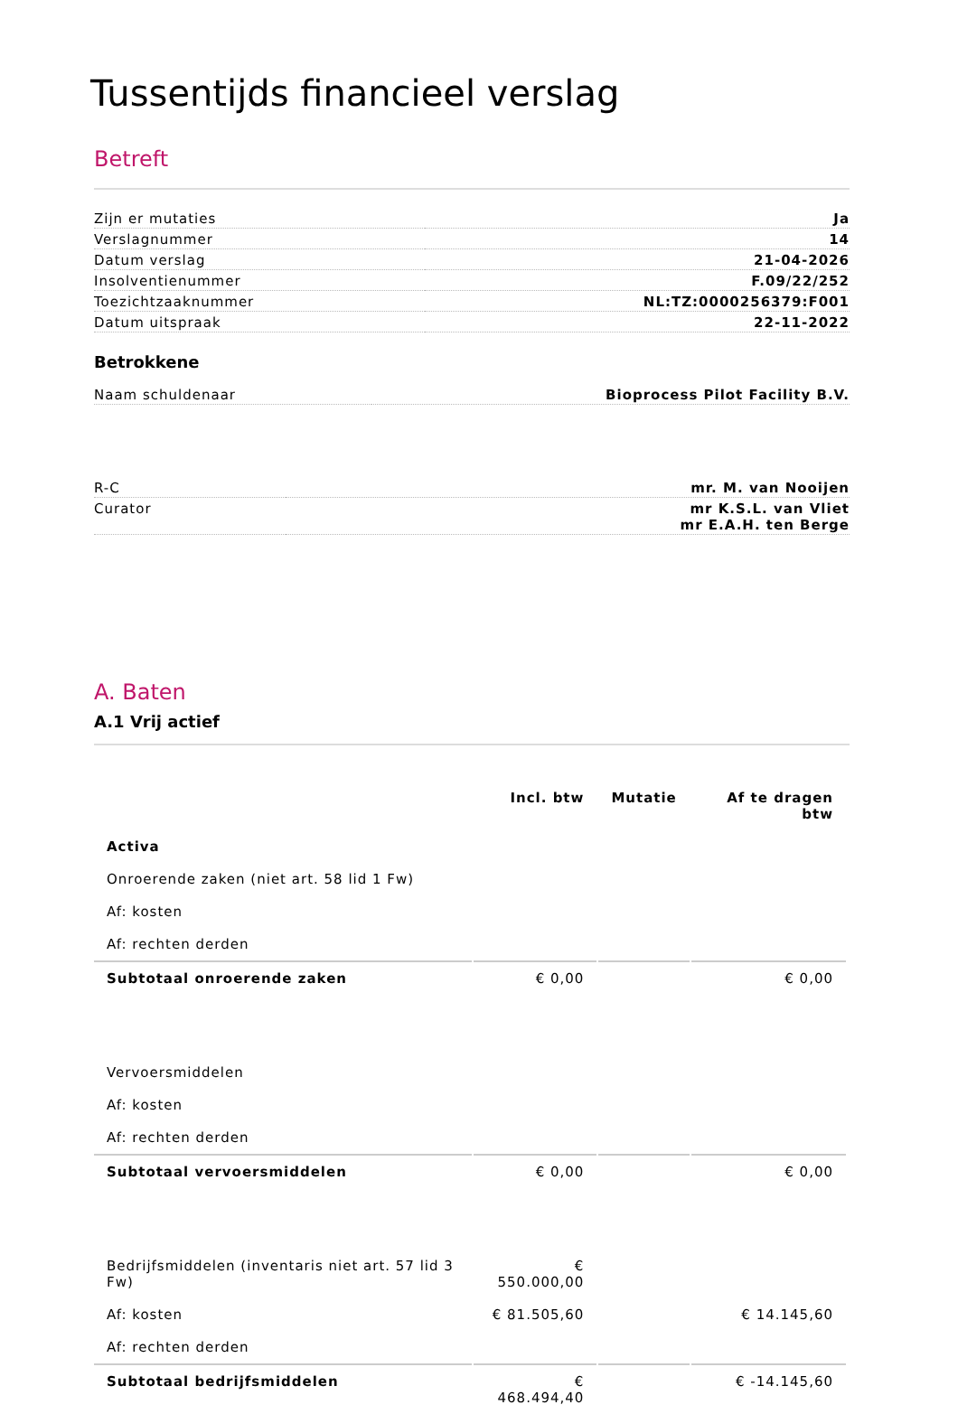Tussentijds financieel verslag
Betreft
| Zijn er mutaties | Ja |
| Verslagnummer | 14 |
| Datum verslag | 21-04-2026 |
| Insolventienummer | F.09/22/252 |
| Toezichtzaaknummer | NL:TZ:0000256379:F001 |
| Datum uitspraak | 22-11-2022 |
Betrokkene
| Naam schuldenaar | Bioprocess Pilot Facility B.V. |
| R-C | mr. M. van Nooijen |
| Curator | mr K.S.L. van Vliet mr E.A.H. ten Berge |
A. Baten
A.1 Vrij actief
| | Incl. btw | Mutatie | Af te dragen btw |
| --- | --- | --- | --- |
| Activa | | | |
| Onroerende zaken (niet art. 58 lid 1 Fw) | | | |
| Af: kosten | | | |
| Af: rechten derden | | | |
| Subtotaal onroerende zaken | € 0,00 | | € 0,00 |
| Vervoersmiddelen | | | |
| Af: kosten | | | |
| Af: rechten derden | | | |
| Subtotaal vervoersmiddelen | € 0,00 | | € 0,00 |
| Bedrijfsmiddelen (inventaris niet art. 57 lid 3 Fw) | € 550.000,00 | | |
| Af: kosten | € 81.505,60 | | € 14.145,60 |
| Af: rechten derden | | | |
| Subtotaal bedrijfsmiddelen | € 468.494,40 | | € -14.145,60 |